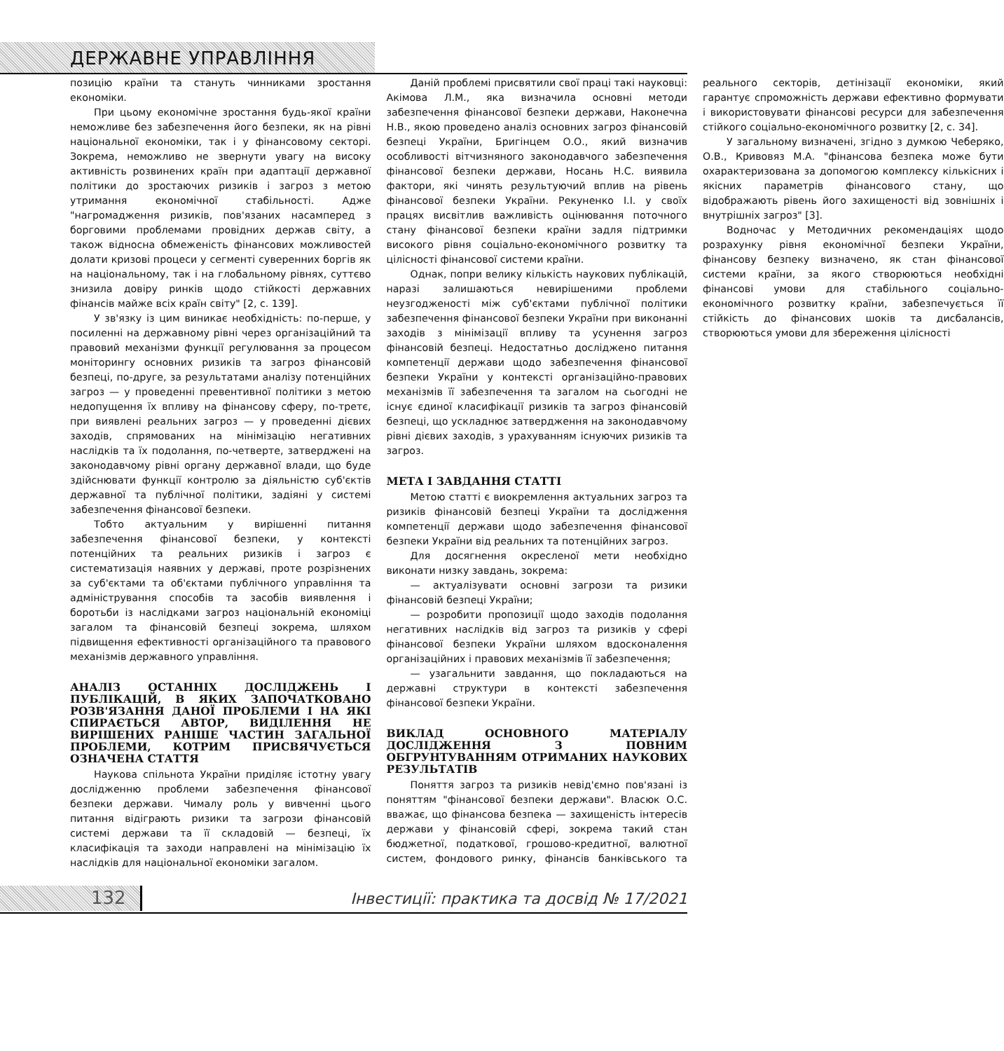ДЕРЖАВНЕ УПРАВЛІННЯ
позицію країни та стануть чинниками зростання економіки.
При цьому економічне зростання будь-якої країни неможливе без забезпечення його безпеки, як на рівні національної економіки, так і у фінансовому секторі. Зокрема, неможливо не звернути увагу на високу активність розвинених країн при адаптації державної політики до зростаючих ризиків і загроз з метою утримання економічної стабільності. Адже "нагромадження ризиків, пов'язаних насамперед з борговими проблемами провідних держав світу, а також відносна обмеженість фінансових можливостей долати кризові процеси у сегменті суверенних боргів як на національному, так і на глобальному рівнях, суттєво знизила довіру ринків щодо стійкості державних фінансів майже всіх країн світу" [2, с. 139].
У зв'язку із цим виникає необхідність: по-перше, у посиленні на державному рівні через організаційний та правовий механізми функції регулювання за процесом моніторингу основних ризиків та загроз фінансовій безпеці, по-друге, за результатами аналізу потенційних загроз — у проведенні превентивної політики з метою недопущення їх впливу на фінансову сферу, по-третє, при виявлені реальних загроз — у проведенні дієвих заходів, спрямованих на мінімізацію негативних наслідків та їх подолання, по-четверте, затверджені на законодавчому рівні органу державної влади, що буде здійснювати функції контролю за діяльністю суб'єктів державної та публічної політики, задіяні у системі забезпечення фінансової безпеки.
Тобто актуальним у вирішенні питання забезпечення фінансової безпеки, у контексті потенційних та реальних ризиків і загроз є систематизація наявних у державі, проте розрізнених за суб'єктами та об'єктами публічного управління та адміністрування способів та засобів виявлення і боротьби із наслідками загроз національній економіці загалом та фінансовій безпеці зокрема, шляхом підвищення ефективності організаційного та правового механізмів державного управління.
АНАЛІЗ ОСТАННІХ ДОСЛІДЖЕНЬ І ПУБЛІКАЦІЙ, В ЯКИХ ЗАПОЧАТКОВАНО РОЗВ'ЯЗАННЯ ДАНОЇ ПРОБЛЕМИ І НА ЯКІ СПИРАЄТЬСЯ АВТОР, ВИДІЛЕННЯ НЕ ВИРІШЕНИХ РАНІШЕ ЧАСТИН ЗАГАЛЬНОЇ ПРОБЛЕМИ, КОТРИМ ПРИСВЯЧУЄТЬСЯ ОЗНАЧЕНА СТАТТЯ
Наукова спільнота України приділяє істотну увагу дослідженню проблеми забезпечення фінансової безпеки держави. Чималу роль у вивченні цього питання відіграють ризики та загрози фінансовій системі держави та її складовій — безпеці, їх класифікація та заходи направлені на мінімізацію їх наслідків для національної економіки загалом.
Даній проблемі присвятили свої праці такі науковці: Акімова Л.М., яка визначила основні методи забезпечення фінансової безпеки держави, Наконечна Н.В., якою проведено аналіз основних загроз фінансовій безпеці України, Бригінцем О.О., який визначив особливості вітчизняного законодавчого забезпечення фінансової безпеки держави, Носань Н.С. виявила фактори, які чинять результуючий вплив на рівень фінансової безпеки України. Рекуненко І.І. у своїх працях висвітлив важливість оцінювання поточного стану фінансової безпеки країни задля підтримки високого рівня соціально-економічного розвитку та цілісності фінансової системи країни.
Однак, попри велику кількість наукових публікацій, наразі залишаються невирішеними проблеми неузгодженості між суб'єктами публічної політики забезпечення фінансової безпеки України при виконанні заходів з мінімізації впливу та усунення загроз фінансовій безпеці. Недостатньо досліджено питання компетенції держави щодо забезпечення фінансової безпеки України у контексті організаційно-правових механізмів її забезпечення та загалом на сьогодні не існує єдиної класифікації ризиків та загроз фінансовій безпеці, що ускладнює затвердження на законодавчому рівні дієвих заходів, з урахуванням існуючих ризиків та загроз.
МЕТА І ЗАВДАННЯ СТАТТІ
Метою статті є виокремлення актуальних загроз та ризиків фінансовій безпеці України та дослідження компетенції держави щодо забезпечення фінансової безпеки України від реальних та потенційних загроз.
Для досягнення окресленої мети необхідно виконати низку завдань, зокрема:
— актуалізувати основні загрози та ризики фінансовій безпеці України;
— розробити пропозиції щодо заходів подолання негативних наслідків від загроз та ризиків у сфері фінансової безпеки України шляхом вдосконалення організаційних і правових механізмів її забезпечення;
— узагальнити завдання, що покладаються на державні структури в контексті забезпечення фінансової безпеки України.
ВИКЛАД ОСНОВНОГО МАТЕРІАЛУ ДОСЛІДЖЕННЯ З ПОВНИМ ОБГРУНТУВАННЯМ ОТРИМАНИХ НАУКОВИХ РЕЗУЛЬТАТІВ
Поняття загроз та ризиків невід'ємно пов'язані із поняттям "фінансової безпеки держави". Власюк О.С. вважає, що фінансова безпека — захищеність інтересів держави у фінансовій сфері, зокрема такий стан бюджетної, податкової, грошово-кредитної, валютної систем, фондового ринку, фінансів банківського та реального секторів, детінізації економіки, який гарантує спроможність держави ефективно формувати і використовувати фінансові ресурси для забезпечення стійкого соціально-економічного розвитку [2, с. 34].
У загальному визначені, згідно з думкою Чеберяко, О.В., Кривовяз М.А. "фінансова безпека може бути охарактеризована за допомогою комплексу кількісних і якісних параметрів фінансового стану, що відображають рівень його захищеності від зовнішніх і внутрішніх загроз" [3].
Водночас у Методичних рекомендаціях щодо розрахунку рівня економічної безпеки України, фінансову безпеку визначено, як стан фінансової системи країни, за якого створюються необхідні фінансові умови для стабільного соціально-економічного розвитку країни, забезпечується її стійкість до фінансових шоків та дисбалансів, створюються умови для збереження цілісності
132
Інвестиції: практика та досвід № 17/2021